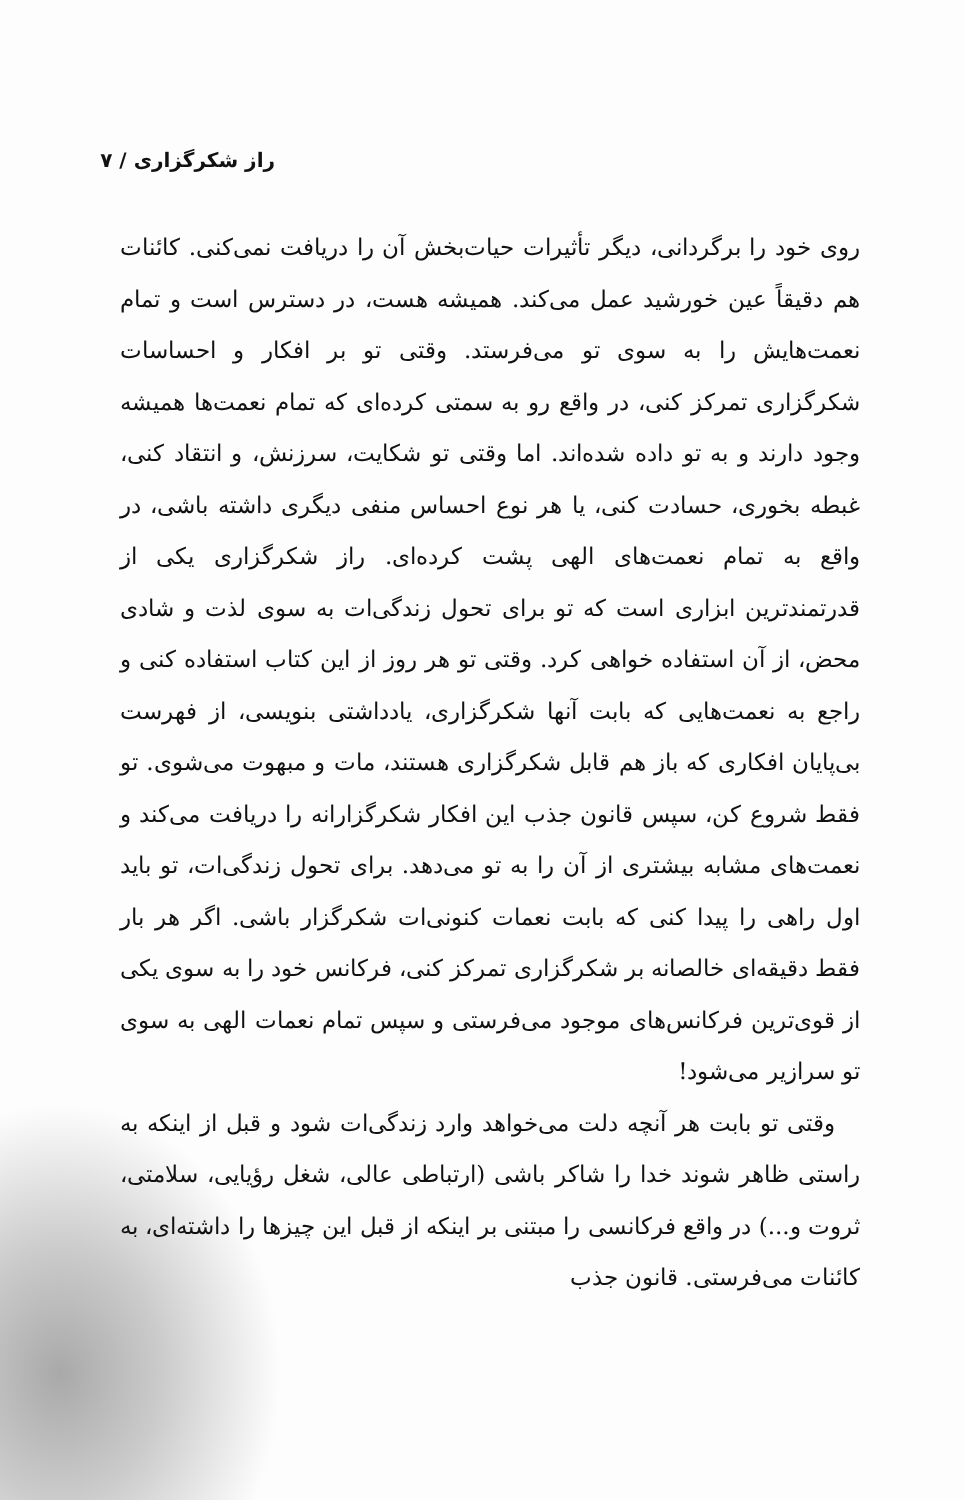راز شکرگزاری / ۷
روی خود را برگردانی، دیگر تأثیرات حیات‌بخش آن را دریافت نمی‌کنی. کائنات هم دقیقاً عین خورشید عمل می‌کند. همیشه هست، در دسترس است و تمام نعمت‌هایش را به سوی تو می‌فرستد. وقتی تو بر افکار و احساسات شکرگزاری تمرکز کنی، در واقع رو به سمتی کرده‌ای که تمام نعمت‌ها همیشه وجود دارند و به تو داده شده‌اند. اما وقتی تو شکایت، سرزنش، و انتقاد کنی، غبطه بخوری، حسادت کنی، یا هر نوع احساس منفی دیگری داشته باشی، در واقع به تمام نعمت‌های الهی پشت کرده‌ای. راز شکرگزاری یکی از قدرتمندترین ابزاری است که تو برای تحول زندگی‌ات به سوی لذت و شادی محض، از آن استفاده خواهی کرد. وقتی تو هر روز از این کتاب استفاده کنی و راجع به نعمت‌هایی که بابت آنها شکرگزاری، یادداشتی بنویسی، از فهرست بی‌پایان افکاری که باز هم قابل شکرگزاری هستند، مات و مبهوت می‌شوی. تو فقط شروع کن، سپس قانون جذب این افکار شکرگزارانه را دریافت می‌کند و نعمت‌های مشابه بیشتری از آن را به تو می‌دهد. برای تحول زندگی‌ات، تو باید اول راهی را پیدا کنی که بابت نعمات کنونی‌ات شکرگزار باشی. اگر هر بار فقط دقیقه‌ای خالصانه بر شکرگزاری تمرکز کنی، فرکانس خود را به سوی یکی از قوی‌ترین فرکانس‌های موجود می‌فرستی و سپس تمام نعمات الهی به سوی تو سرازیر می‌شود!
وقتی تو بابت هر آنچه دلت می‌خواهد وارد زندگی‌ات شود و قبل از اینکه به راستی ظاهر شوند خدا را شاکر باشی (ارتباطی عالی، شغل رؤیایی، سلامتی، ثروت و...) در واقع فرکانسی را مبتنی بر اینکه از قبل این چیزها را داشته‌ای، به کائنات می‌فرستی. قانون جذب